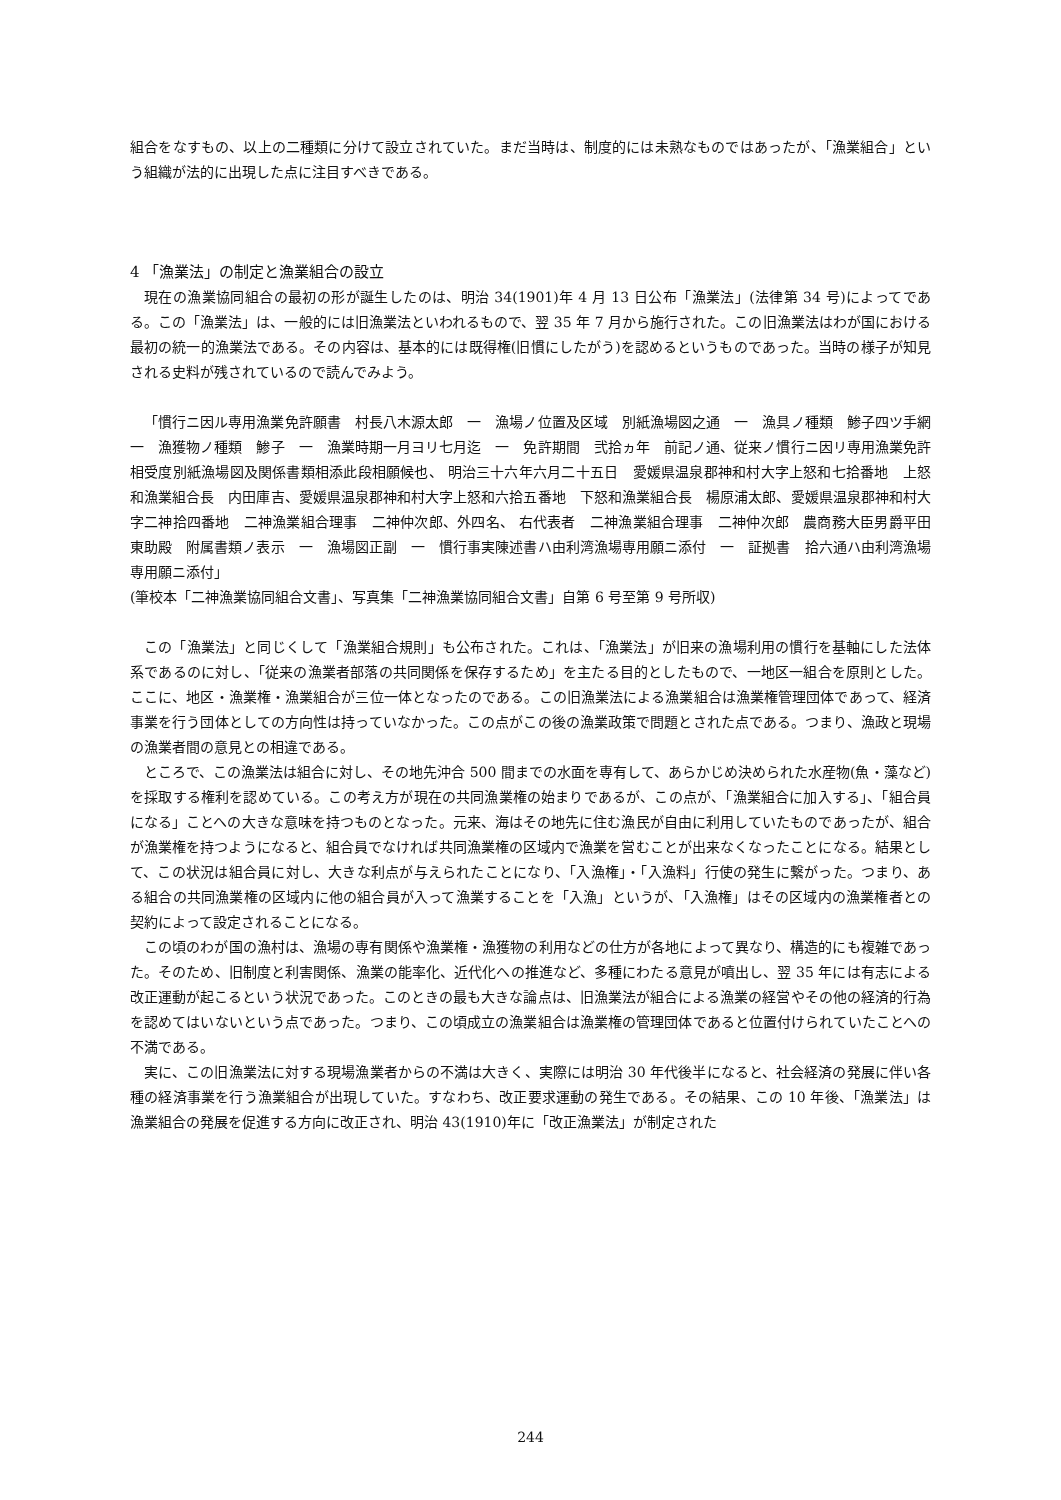組合をなすもの、以上の二種類に分けて設立されていた。まだ当時は、制度的には未熟なものではあったが、「漁業組合」という組織が法的に出現した点に注目すべきである。
4 「漁業法」の制定と漁業組合の設立
現在の漁業協同組合の最初の形が誕生したのは、明治 34(1901)年 4 月 13 日公布「漁業法」(法律第 34 号)によってである。この「漁業法」は、一般的には旧漁業法といわれるもので、翌 35 年 7 月から施行された。この旧漁業法はわが国における最初の統一的漁業法である。その内容は、基本的には既得権(旧慣にしたがう)を認めるというものであった。当時の様子が知見される史料が残されているので読んでみよう。
「慣行ニ因ル専用漁業免許願書　村長八木源太郎　一　漁場ノ位置及区域　別紙漁場図之通　一　漁具ノ種類　鯵子四ツ手網　一　漁獲物ノ種類　鯵子　一　漁業時期一月ヨリ七月迄　一　免許期間　弐拾ヵ年　前記ノ通、従来ノ慣行ニ因リ専用漁業免許相受度別紙漁場図及関係書類相添此段相願候也、 明治三十六年六月二十五日　愛媛県温泉郡神和村大字上怒和七拾番地　上怒和漁業組合長　内田庫吉、愛媛県温泉郡神和村大字上怒和六拾五番地　下怒和漁業組合長　楊原浦太郎、愛媛県温泉郡神和村大字二神拾四番地　二神漁業組合理事　二神仲次郎、外四名、 右代表者　二神漁業組合理事　二神仲次郎　農商務大臣男爵平田東助殿　附属書類ノ表示　一　漁場図正副　一　慣行事実陳述書ハ由利湾漁場専用願ニ添付　一　証拠書　拾六通ハ由利湾漁場専用願ニ添付」
(筆校本「二神漁業協同組合文書」、写真集「二神漁業協同組合文書」自第 6 号至第 9 号所収)
この「漁業法」と同じくして「漁業組合規則」も公布された。これは、「漁業法」が旧来の漁場利用の慣行を基軸にした法体系であるのに対し、「従来の漁業者部落の共同関係を保存するため」を主たる目的としたもので、一地区一組合を原則とした。ここに、地区・漁業権・漁業組合が三位一体となったのである。この旧漁業法による漁業組合は漁業権管理団体であって、経済事業を行う団体としての方向性は持っていなかった。この点がこの後の漁業政策で問題とされた点である。つまり、漁政と現場の漁業者間の意見との相違である。
ところで、この漁業法は組合に対し、その地先沖合 500 間までの水面を専有して、あらかじめ決められた水産物(魚・藻など)を採取する権利を認めている。この考え方が現在の共同漁業権の始まりであるが、この点が、「漁業組合に加入する」、「組合員になる」ことへの大きな意味を持つものとなった。元来、海はその地先に住む漁民が自由に利用していたものであったが、組合が漁業権を持つようになると、組合員でなければ共同漁業権の区域内で漁業を営むことが出来なくなったことになる。結果として、この状況は組合員に対し、大きな利点が与えられたことになり、「入漁権」・「入漁料」行使の発生に繋がった。つまり、ある組合の共同漁業権の区域内に他の組合員が入って漁業することを「入漁」というが、「入漁権」はその区域内の漁業権者との契約によって設定されることになる。
この頃のわが国の漁村は、漁場の専有関係や漁業権・漁獲物の利用などの仕方が各地によって異なり、構造的にも複雑であった。そのため、旧制度と利害関係、漁業の能率化、近代化への推進など、多種にわたる意見が噴出し、翌 35 年には有志による改正運動が起こるという状況であった。このときの最も大きな論点は、旧漁業法が組合による漁業の経営やその他の経済的行為を認めてはいないという点であった。つまり、この頃成立の漁業組合は漁業権の管理団体であると位置付けられていたことへの不満である。
実に、この旧漁業法に対する現場漁業者からの不満は大きく、実際には明治 30 年代後半になると、社会経済の発展に伴い各種の経済事業を行う漁業組合が出現していた。すなわち、改正要求運動の発生である。その結果、この 10 年後、「漁業法」は漁業組合の発展を促進する方向に改正され、明治 43(1910)年に「改正漁業法」が制定された
244